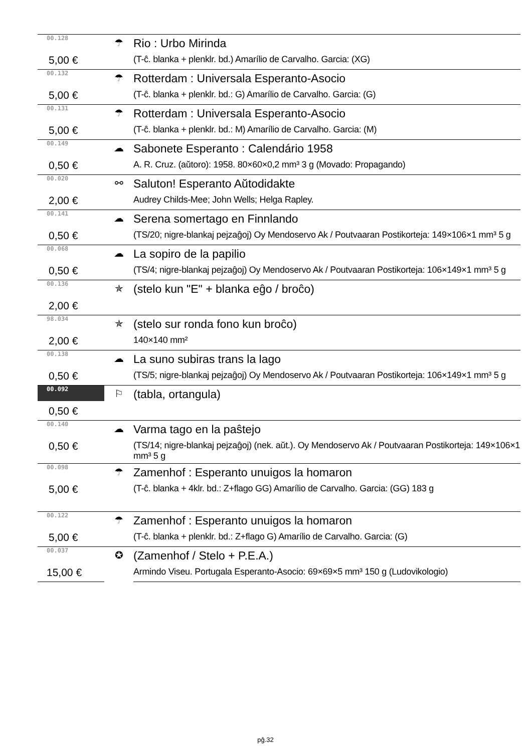| 00.128 | ☂ | Rio : Urbo Mirinda |
| 5,00 € | | (T-ĉ. blanka + plenklr. bd.) Amarílio de Carvalho. Garcia: (XG) |
| 00.132 | ☂ | Rotterdam : Universala Esperanto-Asocio |
| 5,00 € | | (T-ĉ. blanka + plenklr. bd.: G) Amarílio de Carvalho. Garcia: (G) |
| 00.131 | ☂ | Rotterdam : Universala Esperanto-Asocio |
| 5,00 € | | (T-ĉ. blanka + plenklr. bd.: M) Amarílio de Carvalho. Garcia: (M) |
| 00.149 | ☁ | Sabonete Esperanto : Calendário 1958 |
| 0,50 € | | A. R. Cruz. (aŭtoro): 1958. 80×60×0,2 mm³ 3 g (Movado: Propagando) |
| 00.020 | ⚯ | Saluton! Esperanto Aŭtodidakte |
| 2,00 € | | Audrey Childs-Mee; John Wells; Helga Rapley. |
| 00.141 | ☁ | Serena somertago en Finnlando |
| 0,50 € | | (TS/20; nigre-blankaj pejzaĝoj) Oy Mendoservo Ak / Poutvaaran Postikorteja: 149×106×1 mm³ 5 g |
| 00.068 | ☁ | La sopiro de la papilio |
| 0,50 € | | (TS/4; nigre-blankaj pejzaĝoj) Oy Mendoservo Ak / Poutvaaran Postikorteja: 106×149×1 mm³ 5 g |
| 00.136 | ✯ | (stelo kun "E" + blanka eĝo / broĉo) |
| 2,00 € | | |
| 98.034 | ✯ | (stelo sur ronda fono kun broĉo) |
| 2,00 € | | 140×140 mm² |
| 00.138 | ☁ | La suno subiras trans la lago |
| 0,50 € | | (TS/5; nigre-blankaj pejzaĝoj) Oy Mendoservo Ak / Poutvaaran Postikorteja: 106×149×1 mm³ 5 g |
| 00.092 | ⚐ | (tabla, ortangula) |
| 0,50 € | | |
| 00.140 | ☁ | Varma tago en la paŝtejo |
| 0,50 € | | (TS/14; nigre-blankaj pejzaĝoj) (nek. aŭt.). Oy Mendoservo Ak / Poutvaaran Postikorteja: 149×106×1 mm³ 5 g |
| 00.098 | ☂ | Zamenhof : Esperanto unuigos la homaron |
| 5,00 € | | (T-ĉ. blanka + 4klr. bd.: Z+flago GG) Amarílio de Carvalho. Garcia: (GG) 183 g |
| 00.122 | ☂ | Zamenhof : Esperanto unuigos la homaron |
| 5,00 € | | (T-ĉ. blanka + plenklr. bd.: Z+flago G) Amarílio de Carvalho. Garcia: (G) |
| 00.037 | ✪ | (Zamenhof / Stelo + P.E.A.) |
| 15,00 € | | Armindo Viseu. Portugala Esperanto-Asocio: 69×69×5 mm³ 150 g (Ludovikologio) |
pĝ.32